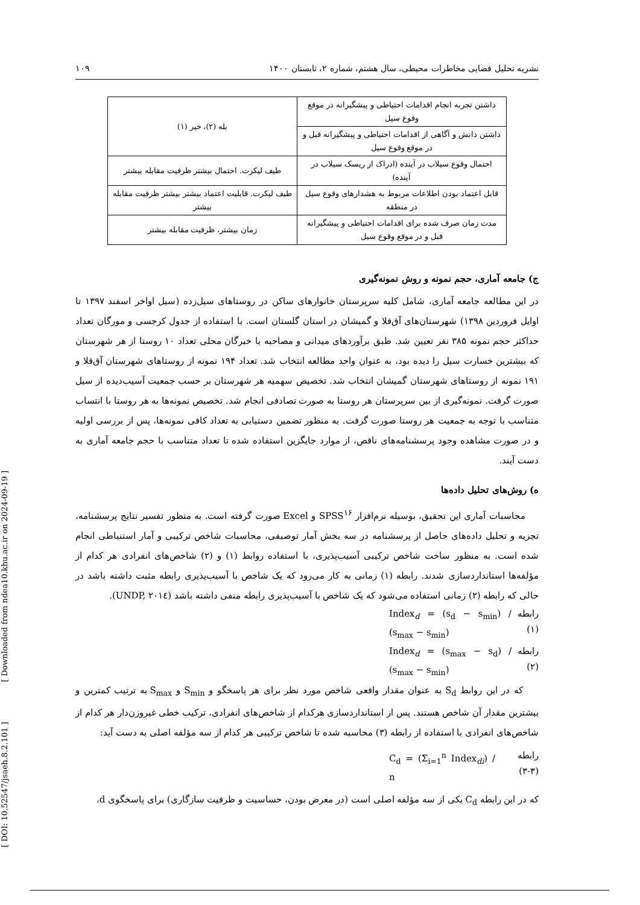[ DOI: 10.52547/jsaeh.8.2.101 ] [ Downloaded from ndea10.khu.ac.ir on 2024-09-19 ]
نشریه تحلیل فضایی مخاطرات محیطی، سال هشتم، شماره ۲، تابستان ۱۴۰۰ ۱۰۹
| داشتن تجربه انجام اقدامات احتیاطی و پیشگیرانه در موقع وقوع سیل | بله (۲)، خیر (۱) |
| داشتن دانش و آگاهی از اقدامات احتیاطی و پیشگیرانه قبل و در موقع وقوع سیل | |
| احتمال وقوع سیلاب در آینده (ادراک از ریسک سیلاب در آینده) | طیف لیکرت. احتمال بیشتر ظرفیت مقابله بیشتر |
| قابل اعتماد بودن اطلاعات مربوط به هشدارهای وقوع سیل در منطقه | طیف لیکرت. قابلیت اعتماد بیشتر بیشتر ظرفیت مقابله بیشتر |
| مدت زمان صرف شده برای اقدامات احتیاطی و پیشگیرانه قبل و در موقع وقوع سیل | زمان بیشتر، ظرفیت مقابله بیشتر |
ج) جامعه آماری، حجم نمونه و روش نمونه‌گیری
در این مطالعه جامعه آماری، شامل کلیه سرپرستان خانوارهای ساکن در روستاهای سیل‌زده (سیل اواخر اسفند ۱۳۹۷ تا اوایل فروردین ۱۳۹۸) شهرستان‌های آق‌قلا و گمیشان در استان گلستان است. با استفاده از جدول کرجسی و مورگان تعداد حداکثر حجم نمونه ۳۸۵ نفر تعیین شد. طبق برآوردهای میدانی و مصاحبه با خبرگان محلی تعداد ۱۰ روستا از هر شهرستان که بیشترین خسارت سیل را دیده بود، به عنوان واحد مطالعه انتخاب شد. تعداد ۱۹۴ نمونه از روستاهای شهرستان آق‌قلا و ۱۹۱ نمونه از روستاهای شهرستان گمیشان انتخاب شد. تخصیص سهمیه هر شهرستان بر حسب جمعیت آسیب‌دیده از سیل صورت گرفت. نمونه‌گیری از بین سرپرستان هر روستا به صورت تصادفی انجام شد. تخصیص نمونه‌ها به هر روستا با انتساب متناسب با توجه به جمعیت هر روستا صورت گرفت. به منظور تضمین دستیابی به تعداد کافی نمونه‌ها، پس از بررسی اولیه و در صورت مشاهده وجود پرسشنامه‌های ناقص، از موارد جایگزین استفاده شده تا تعداد متناسب با حجم جامعه آماری به دست آیند.
ه) روش‌های تحلیل داده‌ها
محاسبات آماری این تحقیق، بوسیله نرم‌افزار SPSS<sup>۱۶</sup> و Excel صورت گرفته است. به منظور تفسیر نتایج پرسشنامه، تجزیه و تحلیل داده‌های حاصل از پرسشنامه در سه بخش آمار توصیفی، محاسبات شاخص ترکیبی و آمار استنباطی انجام شده است. به منظور ساخت شاخص ترکیبی آسیب‌پذیری، با استفاده روابط (۱) و (۲) شاخص‌های انفرادی هر کدام از مؤلفه‌ها استانداردسازی شدند. رابطه (۱) زمانی به کار می‌رود که یک شاخص با آسیب‌پذیری رابطه مثبت داشته باشد در حالی که رابطه (۲) زمانی استفاده می‌شود که یک شاخص با آسیب‌پذیری رابطه منفی داشته باشد (UNDP, ۲۰۱٤).
رابطه (۱) Index<sub>d</sub> = (s<sub>d</sub> − s<sub>min</sub>) / (s<sub>max</sub> − s<sub>min</sub>)
رابطه (۲) Index<sub>d</sub> = (s<sub>max</sub> − s<sub>d</sub>) / (s<sub>max</sub> − s<sub>min</sub>)
که در این روابط S<sub>d</sub> به عنوان مقدار واقعی شاخص مورد نظر برای هر پاسخگو و S<sub>min</sub> و S<sub>max</sub> به ترتیب کمترین و بیشترین مقدار آن شاخص هستند. پس از استانداردسازی هرکدام از شاخص‌های انفرادی، ترکیب خطی غیروزن‌دار هر کدام از شاخص‌های انفرادی با استفاده از رابطه (۳) محاسبه شده تا شاخص ترکیبی هر کدام از سه مؤلفه اصلی به دست آید:
رابطه (۳-۳) C<sub>d</sub> = (Σ<sub>i=1</sub><sup>n</sup> Index<sub>di</sub>) / n
که در این رابطه C<sub>d</sub> یکی از سه مؤلفه اصلی است (در معرض بودن، حساسیت و ظرفیت سازگاری) برای پاسخگوی d،